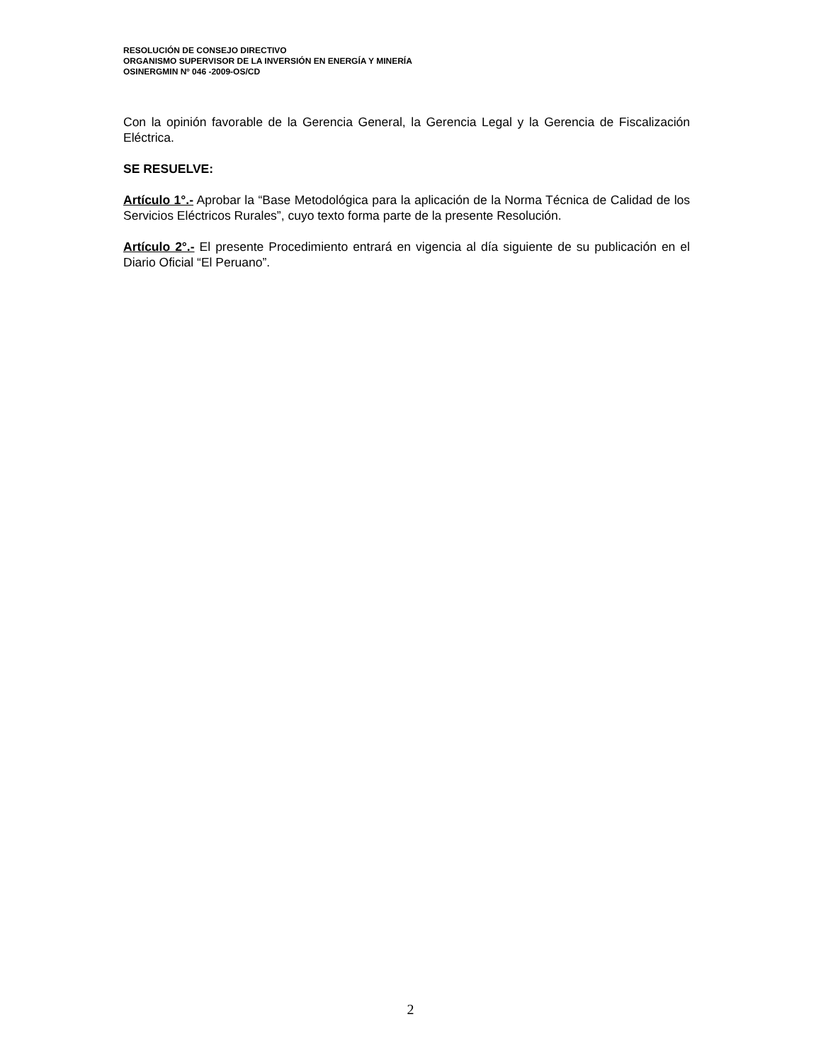RESOLUCIÓN DE CONSEJO DIRECTIVO
ORGANISMO SUPERVISOR DE LA INVERSIÓN EN ENERGÍA Y MINERÍA
OSINERGMIN Nº 046 -2009-OS/CD
Con la opinión favorable de la Gerencia General, la Gerencia Legal y la Gerencia de Fiscalización Eléctrica.
SE RESUELVE:
Artículo 1°.- Aprobar la “Base Metodológica para la aplicación de la Norma Técnica de Calidad de los Servicios Eléctricos Rurales”, cuyo texto forma parte de la presente Resolución.
Artículo 2°.- El presente Procedimiento entrará en vigencia al día siguiente de su publicación en el Diario Oficial “El Peruano”.
2